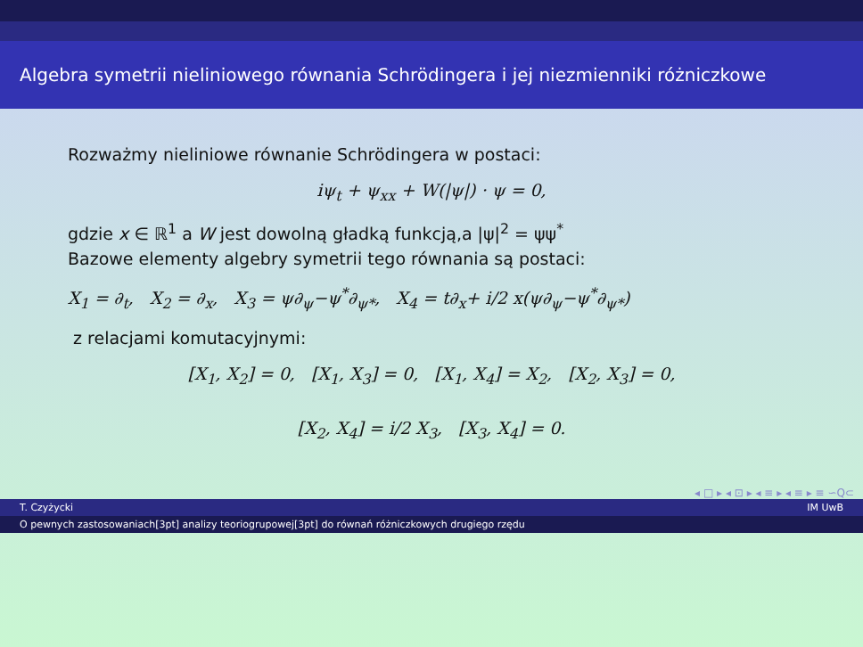Algebra symetrii nieliniowego równania Schrödingera i jej niezmienniki różniczkowe
Rozważmy nieliniowe równanie Schrödingera w postaci:
iψ<sub>t</sub> + ψ<sub>xx</sub> + W(|ψ|) · ψ = 0,
gdzie x ∈ ℝ<sup>1</sup> a W jest dowolną gładką funkcją,a |ψ|<sup>2</sup> = ψψ<sup>*</sup>
Bazowe elementy algebry symetrii tego równania są postaci:
X<sub>1</sub> = ∂<sub>t</sub>, X<sub>2</sub> = ∂<sub>x</sub>, X<sub>3</sub> = ψ∂<sub>ψ</sub>−ψ<sup>*</sup>∂<sub>ψ*</sub>, X<sub>4</sub> = t∂<sub>x</sub>+ i/2 x(ψ∂<sub>ψ</sub>−ψ<sup>*</sup>∂<sub>ψ*</sub>)
z relacjami komutacyjnymi:
[X<sub>1</sub>, X<sub>2</sub>] = 0, [X<sub>1</sub>, X<sub>3</sub>] = 0, [X<sub>1</sub>, X<sub>4</sub>] = X<sub>2</sub>, [X<sub>2</sub>, X<sub>3</sub>] = 0,
[X<sub>2</sub>, X<sub>4</sub>] = i/2 X<sub>3</sub>, [X<sub>3</sub>, X<sub>4</sub>] = 0.
◂ □ ▸ ◂ ⊡ ▸ ◂ ≡ ▸ ◂ ≡ ▸ ≡ ∽Q⊂
T. Czyżycki IM UwB
O pewnych zastosowaniach[3pt] analizy teoriogrupowej[3pt] do równań różniczkowych drugiego rzędu